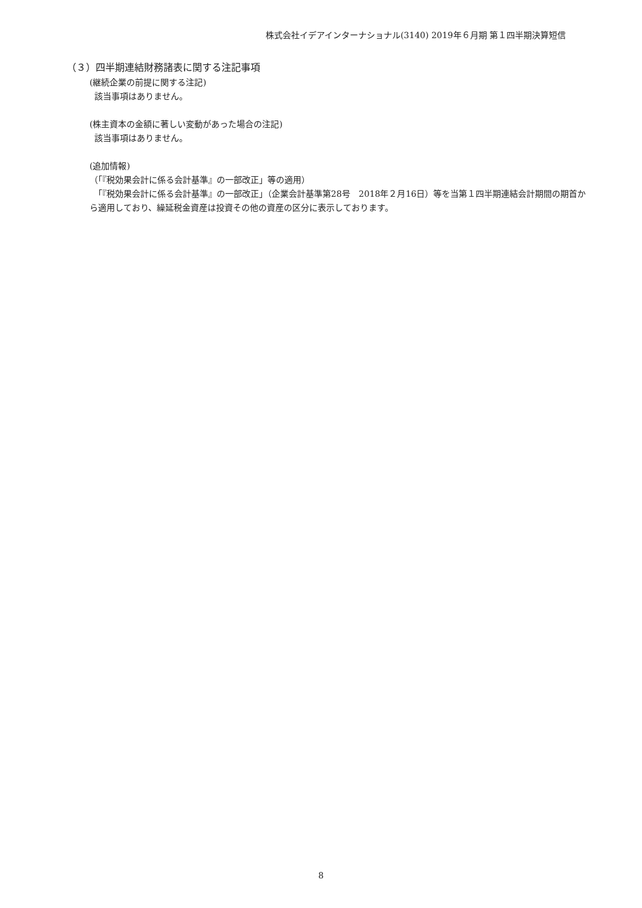株式会社イデアインターナショナル(3140) 2019年６月期 第１四半期決算短信
（３）四半期連結財務諸表に関する注記事項
(継続企業の前提に関する注記)
該当事項はありません。
(株主資本の金額に著しい変動があった場合の注記)
該当事項はありません。
(追加情報)
（「『税効果会計に係る会計基準』の一部改正」等の適用）
　「『税効果会計に係る会計基準』の一部改正」（企業会計基準第28号　2018年２月16日）等を当第１四半期連結会計期間の期首から適用しており、繰延税金資産は投資その他の資産の区分に表示しております。
8